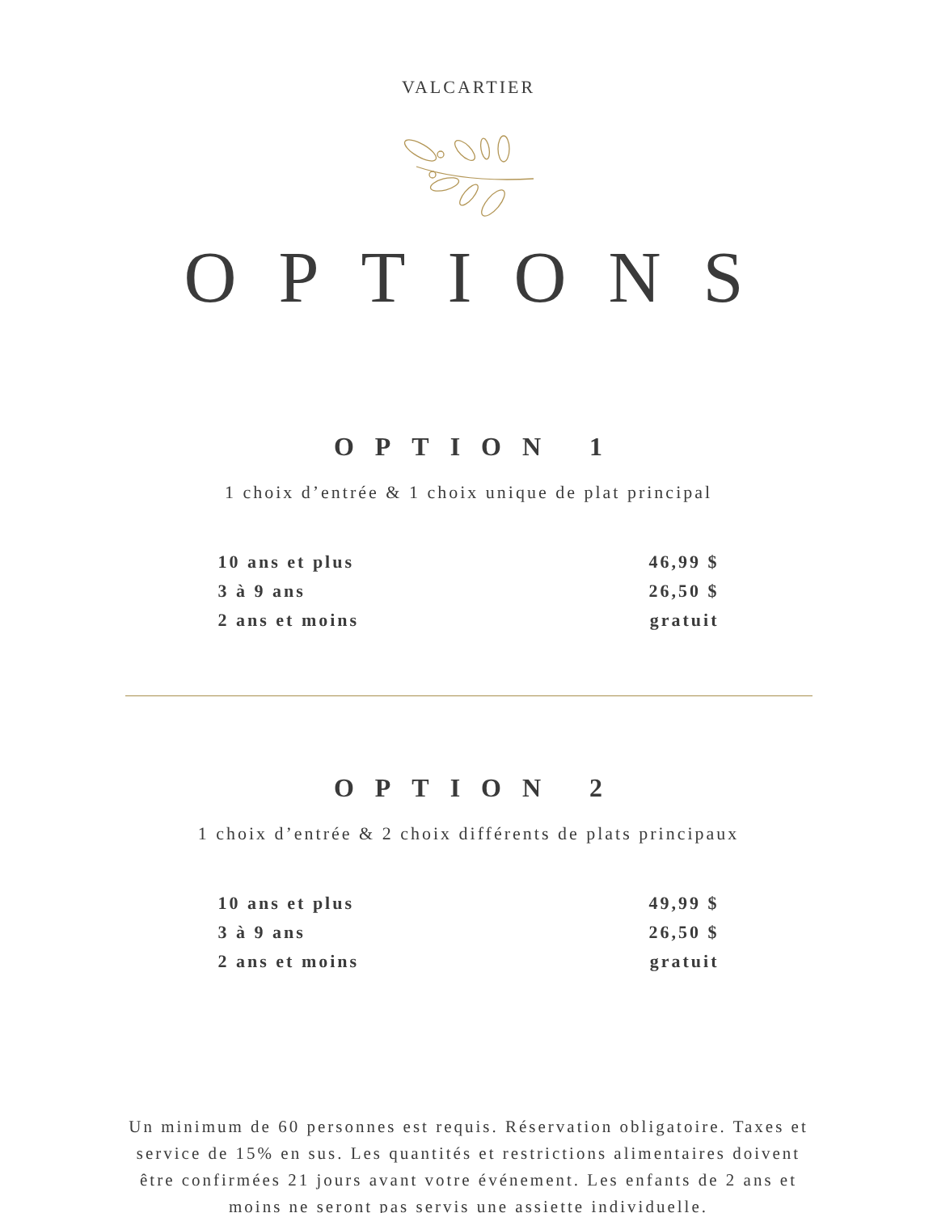VALCARTIER
OPTIONS
OPTION 1
1 choix d’entrée & 1 choix unique de plat principal
| 10 ans et plus | 46,99 $ |
| 3 à 9 ans | 26,50 $ |
| 2 ans et moins | gratuit |
OPTION 2
1 choix d’entrée & 2 choix différents de plats principaux
| 10 ans et plus | 49,99 $ |
| 3 à 9 ans | 26,50 $ |
| 2 ans et moins | gratuit |
Un minimum de 60 personnes est requis. Réservation obligatoire. Taxes et service de 15% en sus. Les quantités et restrictions alimentaires doivent être confirmées 21 jours avant votre événement. Les enfants de 2 ans et moins ne seront pas servis une assiette individuelle.